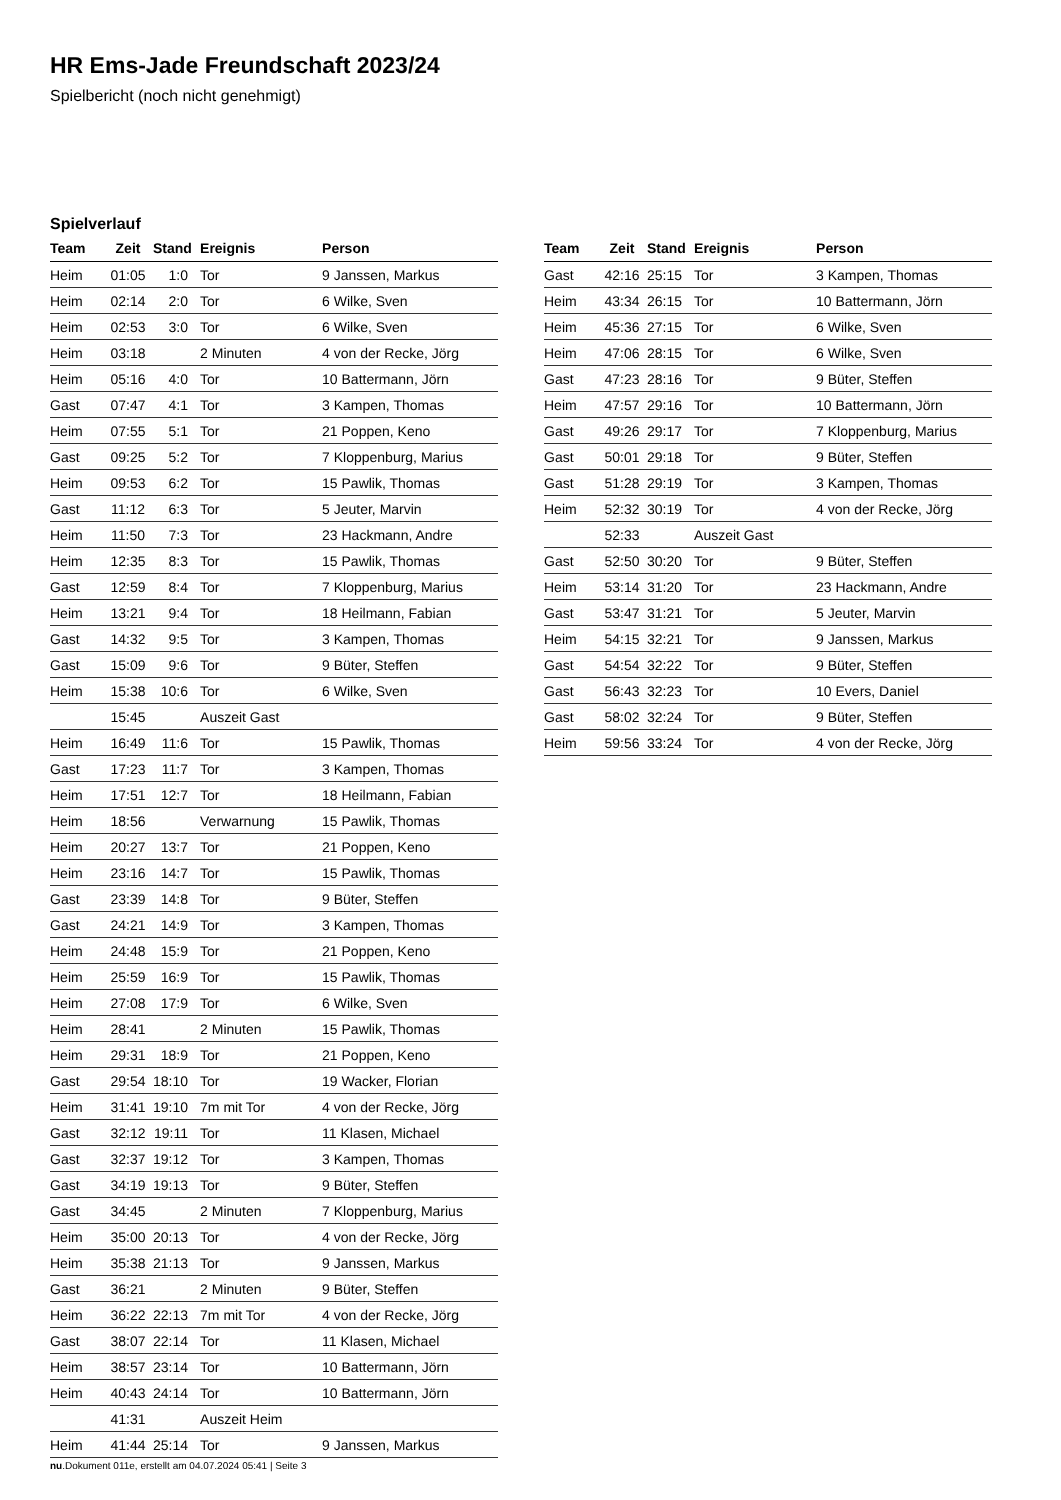HR Ems-Jade Freundschaft 2023/24
Spielbericht (noch nicht genehmigt)
Spielverlauf
| Team | Zeit | Stand | Ereignis | Person |
| --- | --- | --- | --- | --- |
| Heim | 01:05 | 1:0 | Tor | 9 Janssen, Markus |
| Heim | 02:14 | 2:0 | Tor | 6 Wilke, Sven |
| Heim | 02:53 | 3:0 | Tor | 6 Wilke, Sven |
| Heim | 03:18 | | 2 Minuten | 4 von der Recke, Jörg |
| Heim | 05:16 | 4:0 | Tor | 10 Battermann, Jörn |
| Gast | 07:47 | 4:1 | Tor | 3 Kampen, Thomas |
| Heim | 07:55 | 5:1 | Tor | 21 Poppen, Keno |
| Gast | 09:25 | 5:2 | Tor | 7 Kloppenburg, Marius |
| Heim | 09:53 | 6:2 | Tor | 15 Pawlik, Thomas |
| Gast | 11:12 | 6:3 | Tor | 5 Jeuter, Marvin |
| Heim | 11:50 | 7:3 | Tor | 23 Hackmann, Andre |
| Heim | 12:35 | 8:3 | Tor | 15 Pawlik, Thomas |
| Gast | 12:59 | 8:4 | Tor | 7 Kloppenburg, Marius |
| Heim | 13:21 | 9:4 | Tor | 18 Heilmann, Fabian |
| Gast | 14:32 | 9:5 | Tor | 3 Kampen, Thomas |
| Gast | 15:09 | 9:6 | Tor | 9 Büter, Steffen |
| Heim | 15:38 | 10:6 | Tor | 6 Wilke, Sven |
| | 15:45 | | Auszeit Gast | |
| Heim | 16:49 | 11:6 | Tor | 15 Pawlik, Thomas |
| Gast | 17:23 | 11:7 | Tor | 3 Kampen, Thomas |
| Heim | 17:51 | 12:7 | Tor | 18 Heilmann, Fabian |
| Heim | 18:56 | | Verwarnung | 15 Pawlik, Thomas |
| Heim | 20:27 | 13:7 | Tor | 21 Poppen, Keno |
| Heim | 23:16 | 14:7 | Tor | 15 Pawlik, Thomas |
| Gast | 23:39 | 14:8 | Tor | 9 Büter, Steffen |
| Gast | 24:21 | 14:9 | Tor | 3 Kampen, Thomas |
| Heim | 24:48 | 15:9 | Tor | 21 Poppen, Keno |
| Heim | 25:59 | 16:9 | Tor | 15 Pawlik, Thomas |
| Heim | 27:08 | 17:9 | Tor | 6 Wilke, Sven |
| Heim | 28:41 | | 2 Minuten | 15 Pawlik, Thomas |
| Heim | 29:31 | 18:9 | Tor | 21 Poppen, Keno |
| Gast | 29:54 | 18:10 | Tor | 19 Wacker, Florian |
| Heim | 31:41 | 19:10 | 7m mit Tor | 4 von der Recke, Jörg |
| Gast | 32:12 | 19:11 | Tor | 11 Klasen, Michael |
| Gast | 32:37 | 19:12 | Tor | 3 Kampen, Thomas |
| Gast | 34:19 | 19:13 | Tor | 9 Büter, Steffen |
| Gast | 34:45 | | 2 Minuten | 7 Kloppenburg, Marius |
| Heim | 35:00 | 20:13 | Tor | 4 von der Recke, Jörg |
| Heim | 35:38 | 21:13 | Tor | 9 Janssen, Markus |
| Gast | 36:21 | | 2 Minuten | 9 Büter, Steffen |
| Heim | 36:22 | 22:13 | 7m mit Tor | 4 von der Recke, Jörg |
| Gast | 38:07 | 22:14 | Tor | 11 Klasen, Michael |
| Heim | 38:57 | 23:14 | Tor | 10 Battermann, Jörn |
| Heim | 40:43 | 24:14 | Tor | 10 Battermann, Jörn |
| | 41:31 | | Auszeit Heim | |
| Heim | 41:44 | 25:14 | Tor | 9 Janssen, Markus |
| Team | Zeit | Stand | Ereignis | Person |
| --- | --- | --- | --- | --- |
| Gast | 42:16 | 25:15 | Tor | 3 Kampen, Thomas |
| Heim | 43:34 | 26:15 | Tor | 10 Battermann, Jörn |
| Heim | 45:36 | 27:15 | Tor | 6 Wilke, Sven |
| Heim | 47:06 | 28:15 | Tor | 6 Wilke, Sven |
| Gast | 47:23 | 28:16 | Tor | 9 Büter, Steffen |
| Heim | 47:57 | 29:16 | Tor | 10 Battermann, Jörn |
| Gast | 49:26 | 29:17 | Tor | 7 Kloppenburg, Marius |
| Gast | 50:01 | 29:18 | Tor | 9 Büter, Steffen |
| Gast | 51:28 | 29:19 | Tor | 3 Kampen, Thomas |
| Heim | 52:32 | 30:19 | Tor | 4 von der Recke, Jörg |
| | 52:33 | | Auszeit Gast | |
| Gast | 52:50 | 30:20 | Tor | 9 Büter, Steffen |
| Heim | 53:14 | 31:20 | Tor | 23 Hackmann, Andre |
| Gast | 53:47 | 31:21 | Tor | 5 Jeuter, Marvin |
| Heim | 54:15 | 32:21 | Tor | 9 Janssen, Markus |
| Gast | 54:54 | 32:22 | Tor | 9 Büter, Steffen |
| Gast | 56:43 | 32:23 | Tor | 10 Evers, Daniel |
| Gast | 58:02 | 32:24 | Tor | 9 Büter, Steffen |
| Heim | 59:56 | 33:24 | Tor | 4 von der Recke, Jörg |
nu.Dokument 011e, erstellt am 04.07.2024 05:41 | Seite 3